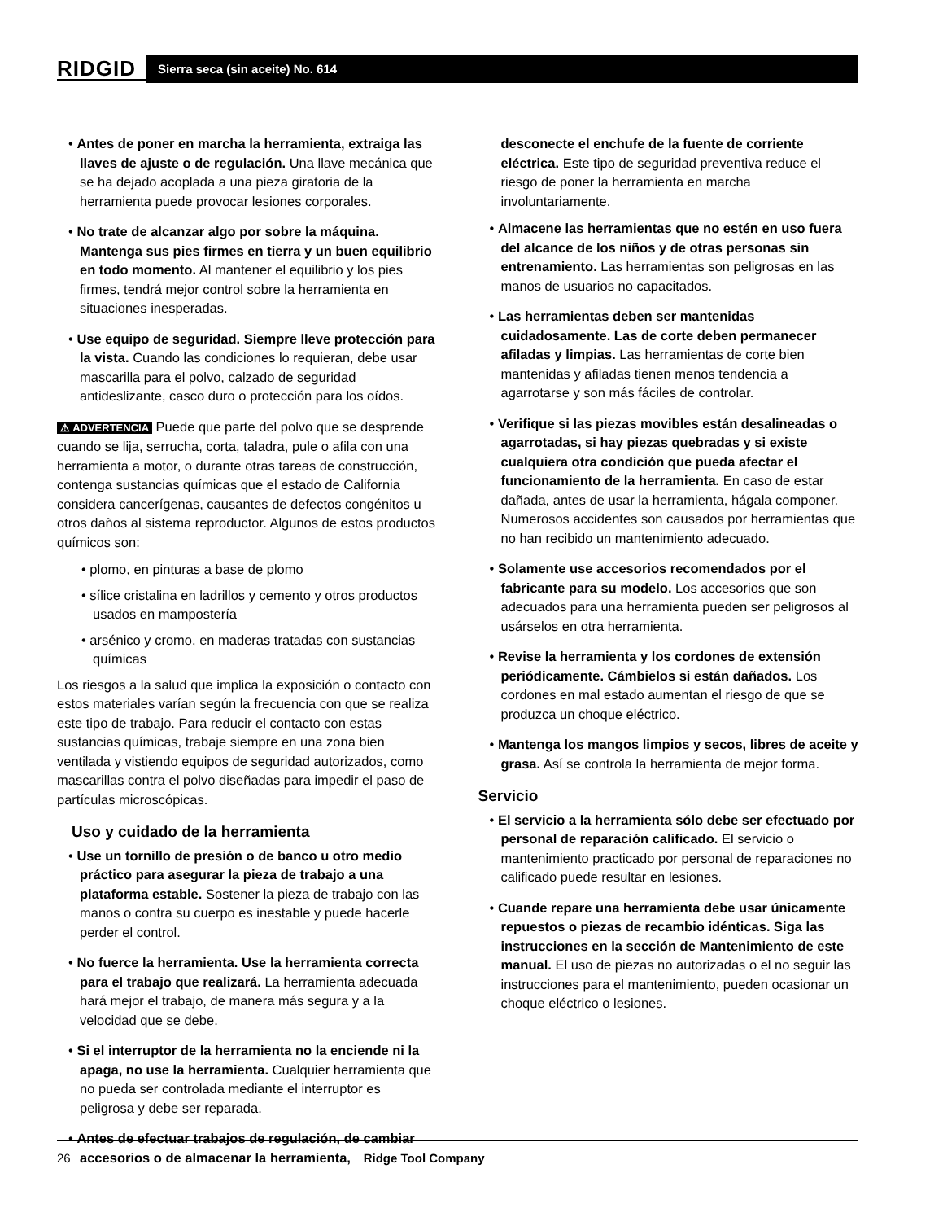RIDGID
Sierra seca (sin aceite) No. 614
• Antes de poner en marcha la herramienta, extraiga las llaves de ajuste o de regulación. Una llave mecánica que se ha dejado acoplada a una pieza giratoria de la herramienta puede provocar lesiones corporales.
• No trate de alcanzar algo por sobre la máquina. Mantenga sus pies firmes en tierra y un buen equilibrio en todo momento. Al mantener el equilibrio y los pies firmes, tendrá mejor control sobre la herramienta en situaciones inesperadas.
• Use equipo de seguridad. Siempre lleve protección para la vista. Cuando las condiciones lo requieran, debe usar mascarilla para el polvo, calzado de seguridad antideslizante, casco duro o protección para los oídos.
⚠ ADVERTENCIA Puede que parte del polvo que se desprende cuando se lija, serrucha, corta, taladra, pule o afila con una herramienta a motor, o durante otras tareas de construcción, contenga sustancias químicas que el estado de California considera cancerígenas, causantes de defectos congénitos u otros daños al sistema reproductor. Algunos de estos productos químicos son:
• plomo, en pinturas a base de plomo
• sílice cristalina en ladrillos y cemento y otros productos usados en mampostería
• arsénico y cromo, en maderas tratadas con sustancias químicas
Los riesgos a la salud que implica la exposición o contacto con estos materiales varían según la frecuencia con que se realiza este tipo de trabajo. Para reducir el contacto con estas sustancias químicas, trabaje siempre en una zona bien ventilada y vistiendo equipos de seguridad autorizados, como mascarillas contra el polvo diseñadas para impedir el paso de partículas microscópicas.
Uso y cuidado de la herramienta
• Use un tornillo de presión o de banco u otro medio práctico para asegurar la pieza de trabajo a una plataforma estable. Sostener la pieza de trabajo con las manos o contra su cuerpo es inestable y puede hacerle perder el control.
• No fuerce la herramienta. Use la herramienta correcta para el trabajo que realizará. La herramienta adecuada hará mejor el trabajo, de manera más segura y a la velocidad que se debe.
• Si el interruptor de la herramienta no la enciende ni la apaga, no use la herramienta. Cualquier herramienta que no pueda ser controlada mediante el interruptor es peligrosa y debe ser reparada.
• Antes de efectuar trabajos de regulación, de cambiar accesorios o de almacenar la herramienta,
desconecte el enchufe de la fuente de corriente eléctrica. Este tipo de seguridad preventiva reduce el riesgo de poner la herramienta en marcha involuntariamente.
• Almacene las herramientas que no estén en uso fuera del alcance de los niños y de otras personas sin entrenamiento. Las herramientas son peligrosas en las manos de usuarios no capacitados.
• Las herramientas deben ser mantenidas cuidadosamente. Las de corte deben permanecer afiladas y limpias. Las herramientas de corte bien mantenidas y afiladas tienen menos tendencia a agarrotarse y son más fáciles de controlar.
• Verifique si las piezas movibles están desalineadas o agarrotadas, si hay piezas quebradas y si existe cualquiera otra condición que pueda afectar el funcionamiento de la herramienta. En caso de estar dañada, antes de usar la herramienta, hágala componer. Numerosos accidentes son causados por herramientas que no han recibido un mantenimiento adecuado.
• Solamente use accesorios recomendados por el fabricante para su modelo. Los accesorios que son adecuados para una herramienta pueden ser peligrosos al usárselos en otra herramienta.
• Revise la herramienta y los cordones de extensión periódicamente. Cámbielos si están dañados. Los cordones en mal estado aumentan el riesgo de que se produzca un choque eléctrico.
• Mantenga los mangos limpios y secos, libres de aceite y grasa. Así se controla la herramienta de mejor forma.
Servicio
• El servicio a la herramienta sólo debe ser efectuado por personal de reparación calificado. El servicio o mantenimiento practicado por personal de reparaciones no calificado puede resultar en lesiones.
• Cuande repare una herramienta debe usar únicamente repuestos o piezas de recambio idénticas. Siga las instrucciones en la sección de Mantenimiento de este manual. El uso de piezas no autorizadas o el no seguir las instrucciones para el mantenimiento, pueden ocasionar un choque eléctrico o lesiones.
26 Ridge Tool Company